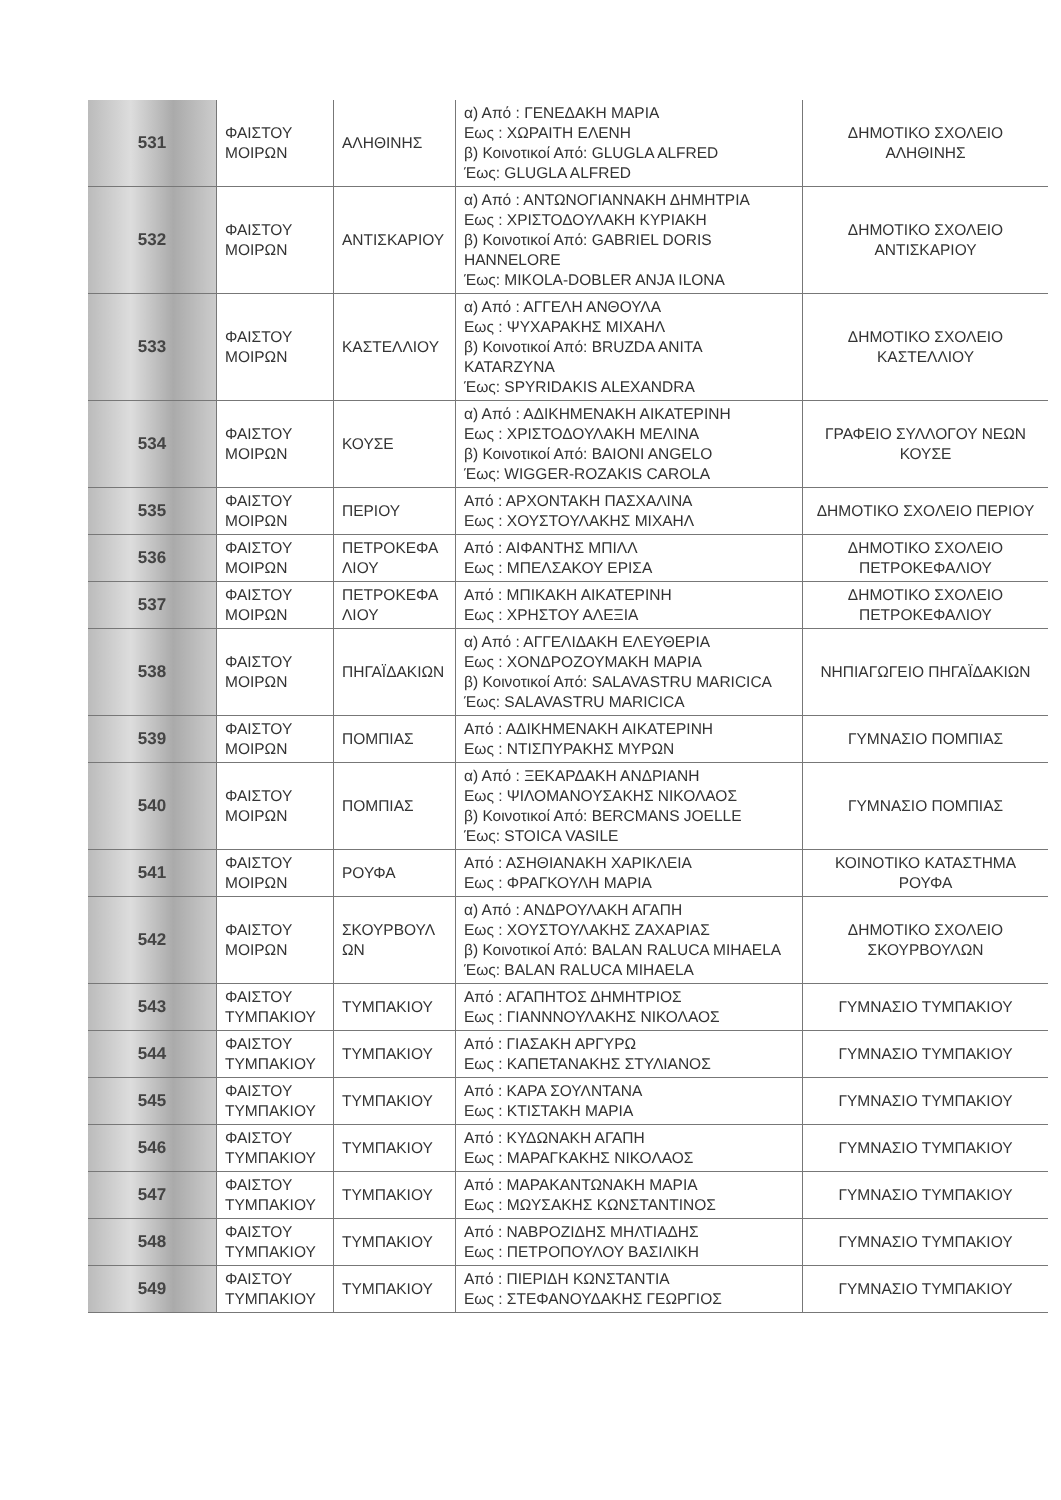| 531 | ΦΑΙΣΤΟΥ ΜΟΙΡΩΝ | ΑΛΗΘΙΝΗΣ | α) Από : ΓΕΝΕΔΑΚΗ ΜΑΡΙΑ Εως : ΧΩΡΑΙΤΗ ΕΛΕΝΗ β) Κοινοτικοί Από: GLUGLA ALFRED Έως: GLUGLA ALFRED | ΔΗΜΟΤΙΚΟ ΣΧΟΛΕΙΟ ΑΛΗΘΙΝΗΣ |
| 532 | ΦΑΙΣΤΟΥ ΜΟΙΡΩΝ | ΑΝΤΙΣΚΑΡΙΟΥ | α) Από : ΑΝΤΩΝΟΓΙΑΝΝΑΚΗ ΔΗΜΗΤΡΙΑ Εως : ΧΡΙΣΤΟΔΟΥΛΑΚΗ ΚΥΡΙΑΚΗ β) Κοινοτικοί Από: GABRIEL DORIS HANNELORE Έως: MIKOLA-DOBLER ANJA ILONA | ΔΗΜΟΤΙΚΟ ΣΧΟΛΕΙΟ ΑΝΤΙΣΚΑΡΙΟΥ |
| 533 | ΦΑΙΣΤΟΥ ΜΟΙΡΩΝ | ΚΑΣΤΕΛΛΙΟΥ | α) Από : ΑΓΓΕΛΗ ΑΝΘΟΥΛΑ Εως : ΨΥΧΑΡΑΚΗΣ ΜΙΧΑΗΛ β) Κοινοτικοί Από: BRUZDA ANITA KATARZYNA Έως: SPYRIDAKIS ALEXANDRA | ΔΗΜΟΤΙΚΟ ΣΧΟΛΕΙΟ ΚΑΣΤΕΛΛΙΟΥ |
| 534 | ΦΑΙΣΤΟΥ ΜΟΙΡΩΝ | ΚΟΥΣΕ | α) Από : ΑΔΙΚΗΜΕΝΑΚΗ ΑΙΚΑΤΕΡΙΝΗ Εως : ΧΡΙΣΤΟΔΟΥΛΑΚΗ ΜΕΛΙΝΑ β) Κοινοτικοί Από: BAIONI ANGELO Έως: WIGGER-ROZAKIS CAROLA | ΓΡΑΦΕΙΟ ΣΥΛΛΟΓΟΥ ΝΕΩΝ ΚΟΥΣΕ |
| 535 | ΦΑΙΣΤΟΥ ΜΟΙΡΩΝ | ΠΕΡΙΟΥ | Από : ΑΡΧΟΝΤΑΚΗ ΠΑΣΧΑΛΙΝΑ Εως : ΧΟΥΣΤΟΥΛΑΚΗΣ ΜΙΧΑΗΛ | ΔΗΜΟΤΙΚΟ ΣΧΟΛΕΙΟ ΠΕΡΙΟΥ |
| 536 | ΦΑΙΣΤΟΥ ΜΟΙΡΩΝ | ΠΕΤΡΟΚΕΦΑ ΛΙΟΥ | Από : ΑΙΦΑΝΤΗΣ ΜΠΙΛΛ Εως : ΜΠΕΛΣΑΚΟΥ ΕΡΙΣΑ | ΔΗΜΟΤΙΚΟ ΣΧΟΛΕΙΟ ΠΕΤΡΟΚΕΦΑΛΙΟΥ |
| 537 | ΦΑΙΣΤΟΥ ΜΟΙΡΩΝ | ΠΕΤΡΟΚΕΦΑ ΛΙΟΥ | Από : ΜΠΙΚΑΚΗ ΑΙΚΑΤΕΡΙΝΗ Εως : ΧΡΗΣΤΟΥ ΑΛΕΞΙΑ | ΔΗΜΟΤΙΚΟ ΣΧΟΛΕΙΟ ΠΕΤΡΟΚΕΦΑΛΙΟΥ |
| 538 | ΦΑΙΣΤΟΥ ΜΟΙΡΩΝ | ΠΗΓΑΪΔΑΚΙΩΝ | α) Από : ΑΓΓΕΛΙΔΑΚΗ ΕΛΕΥΘΕΡΙΑ Εως : ΧΟΝΔΡΟΖΟΥΜΑΚΗ ΜΑΡΙΑ β) Κοινοτικοί Από: SALAVASTRU MARICICA Έως: SALAVASTRU MARICICA | ΝΗΠΙΑΓΩΓΕΙΟ ΠΗΓΑΪΔΑΚΙΩΝ |
| 539 | ΦΑΙΣΤΟΥ ΜΟΙΡΩΝ | ΠΟΜΠΙΑΣ | Από : ΑΔΙΚΗΜΕΝΑΚΗ ΑΙΚΑΤΕΡΙΝΗ Εως : ΝΤΙΣΠΥΡΑΚΗΣ ΜΥΡΩΝ | ΓΥΜΝΑΣΙΟ ΠΟΜΠΙΑΣ |
| 540 | ΦΑΙΣΤΟΥ ΜΟΙΡΩΝ | ΠΟΜΠΙΑΣ | α) Από : ΞΕΚΑΡΔΑΚΗ ΑΝΔΡΙΑΝΗ Εως : ΨΙΛΟΜΑΝΟΥΣΑΚΗΣ ΝΙΚΟΛΑΟΣ β) Κοινοτικοί Από: BERCMANS JOELLE Έως: STOICA VASILE | ΓΥΜΝΑΣΙΟ ΠΟΜΠΙΑΣ |
| 541 | ΦΑΙΣΤΟΥ ΜΟΙΡΩΝ | ΡΟΥΦΑ | Από : ΑΣΗΘΙΑΝΑΚΗ ΧΑΡΙΚΛΕΙΑ Εως : ΦΡΑΓΚΟΥΛΗ ΜΑΡΙΑ | ΚΟΙΝΟΤΙΚΟ ΚΑΤΑΣΤΗΜΑ ΡΟΥΦΑ |
| 542 | ΦΑΙΣΤΟΥ ΜΟΙΡΩΝ | ΣΚΟΥΡΒΟΥΛ ΩΝ | α) Από : ΑΝΔΡΟΥΛΑΚΗ ΑΓΑΠΗ Εως : ΧΟΥΣΤΟΥΛΑΚΗΣ ΖΑΧΑΡΙΑΣ β) Κοινοτικοί Από: BALAN RALUCA MIHAELA Έως: BALAN RALUCA MIHAELA | ΔΗΜΟΤΙΚΟ ΣΧΟΛΕΙΟ ΣΚΟΥΡΒΟΥΛΩΝ |
| 543 | ΦΑΙΣΤΟΥ ΤΥΜΠΑΚΙΟΥ | ΤΥΜΠΑΚΙΟΥ | Από : ΑΓΑΠΗΤΟΣ ΔΗΜΗΤΡΙΟΣ Εως : ΓΙΑΝΝΝΟΥΛΑΚΗΣ ΝΙΚΟΛΑΟΣ | ΓΥΜΝΑΣΙΟ ΤΥΜΠΑΚΙΟΥ |
| 544 | ΦΑΙΣΤΟΥ ΤΥΜΠΑΚΙΟΥ | ΤΥΜΠΑΚΙΟΥ | Από : ΓΙΑΣΑΚΗ ΑΡΓΥΡΩ Εως : ΚΑΠΕΤΑΝΑΚΗΣ ΣΤΥΛΙΑΝΟΣ | ΓΥΜΝΑΣΙΟ ΤΥΜΠΑΚΙΟΥ |
| 545 | ΦΑΙΣΤΟΥ ΤΥΜΠΑΚΙΟΥ | ΤΥΜΠΑΚΙΟΥ | Από : ΚΑΡΑ ΣΟΥΛΝΤΑΝΑ Εως : ΚΤΙΣΤΑΚΗ ΜΑΡΙΑ | ΓΥΜΝΑΣΙΟ ΤΥΜΠΑΚΙΟΥ |
| 546 | ΦΑΙΣΤΟΥ ΤΥΜΠΑΚΙΟΥ | ΤΥΜΠΑΚΙΟΥ | Από : ΚΥΔΩΝΑΚΗ ΑΓΑΠΗ Εως : ΜΑΡΑΓΚΑΚΗΣ ΝΙΚΟΛΑΟΣ | ΓΥΜΝΑΣΙΟ ΤΥΜΠΑΚΙΟΥ |
| 547 | ΦΑΙΣΤΟΥ ΤΥΜΠΑΚΙΟΥ | ΤΥΜΠΑΚΙΟΥ | Από : ΜΑΡΑΚΑΝΤΩΝΑΚΗ ΜΑΡΙΑ Εως : ΜΩΥΣΑΚΗΣ ΚΩΝΣΤΑΝΤΙΝΟΣ | ΓΥΜΝΑΣΙΟ ΤΥΜΠΑΚΙΟΥ |
| 548 | ΦΑΙΣΤΟΥ ΤΥΜΠΑΚΙΟΥ | ΤΥΜΠΑΚΙΟΥ | Από : ΝΑΒΡΟΖΙΔΗΣ ΜΗΛΤΙΑΔΗΣ Εως : ΠΕΤΡΟΠΟΥΛΟΥ ΒΑΣΙΛΙΚΗ | ΓΥΜΝΑΣΙΟ ΤΥΜΠΑΚΙΟΥ |
| 549 | ΦΑΙΣΤΟΥ ΤΥΜΠΑΚΙΟΥ | ΤΥΜΠΑΚΙΟΥ | Από : ΠΙΕΡΙΔΗ ΚΩΝΣΤΑΝΤΙΑ Εως : ΣΤΕΦΑΝΟΥΔΑΚΗΣ ΓΕΩΡΓΙΟΣ | ΓΥΜΝΑΣΙΟ ΤΥΜΠΑΚΙΟΥ |